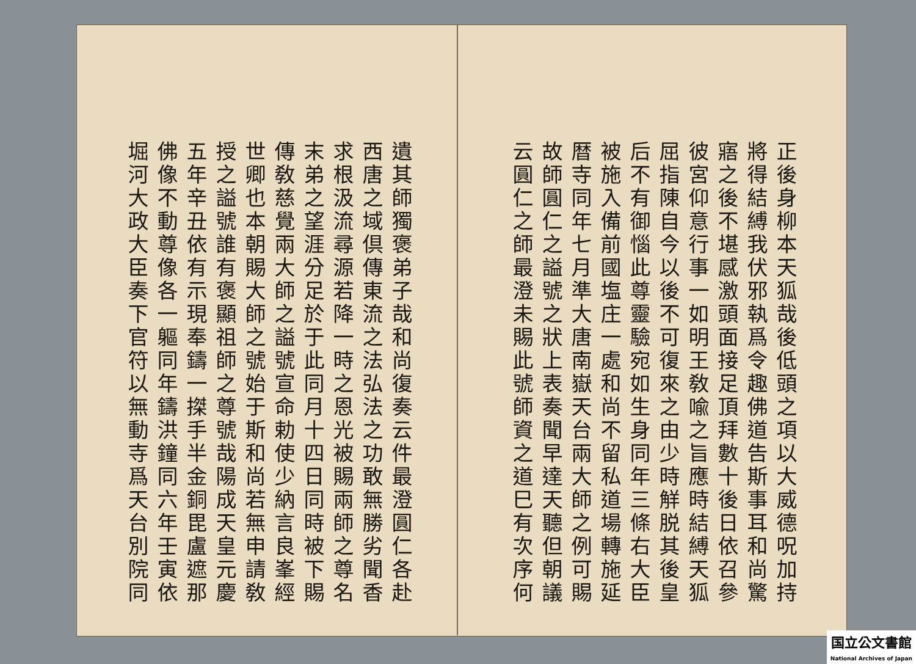正後身柳本天狐哉後低頭之項以大威德呪加持
將得結縛我伏邪執爲令趣佛道告斯事耳和尚驚
寤之後不堪感激頭面接足頂拜數十後日依召參
彼宮仰意行事一如明王敎喩之旨應時結縛天狐
屈指陳自今以後不可復來之由少時觧脱其後皇
后不有御惱此尊靈驗宛如生身同年三條右大臣
被施入備前國塩庄一處和尚不留私道場轉施延
暦寺同年七月準大唐南嶽天台兩大師之例可賜
故師圓仁之謚號之狀上表奏聞早達天聽但朝議
云圓仁之師最澄未賜此號師資之道巳有次序何
遺其師獨褒弟子哉和尚復奏云件最澄圓仁各赴
西唐之域倶傳東流之法弘法之功敢無勝劣聞香
求根汲流尋源若降一時之恩光被賜兩師之尊名
末弟之望涯分足於于此同月十四日同時被下賜
傳敎慈覺兩大師之謚號宣命勅使少納言良峯經
世卿也本朝賜大師之號始于斯和尚若無申請敎
授之謚號誰有褒顯祖師之尊號哉陽成天皇元慶
五年辛丑依有示現奉鑄一搩手半金銅毘盧遮那
佛像不動尊像各一軀同年鑄洪鐘同六年壬寅依
堀河大政大臣奏下官符以無動寺爲天台別院同
国立公文書館
National Archives of Japan